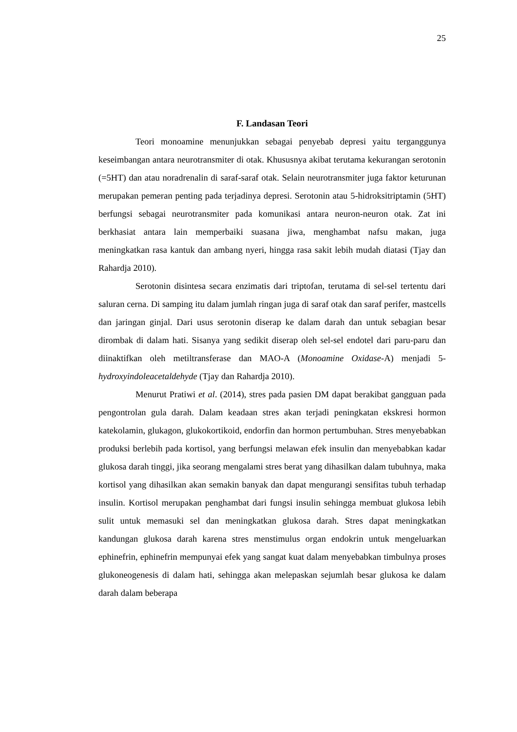25
F. Landasan Teori
Teori monoamine menunjukkan sebagai penyebab depresi yaitu terganggunya keseimbangan antara neurotransmiter di otak. Khususnya akibat terutama kekurangan serotonin (=5HT) dan atau noradrenalin di saraf-saraf otak. Selain neurotransmiter juga faktor keturunan merupakan pemeran penting pada terjadinya depresi. Serotonin atau 5-hidroksitriptamin (5HT) berfungsi sebagai neurotransmiter pada komunikasi antara neuron-neuron otak. Zat ini berkhasiat antara lain memperbaiki suasana jiwa, menghambat nafsu makan, juga meningkatkan rasa kantuk dan ambang nyeri, hingga rasa sakit lebih mudah diatasi (Tjay dan Rahardja 2010).
Serotonin disintesa secara enzimatis dari triptofan, terutama di sel-sel tertentu dari saluran cerna. Di samping itu dalam jumlah ringan juga di saraf otak dan saraf perifer, mastcells dan jaringan ginjal. Dari usus serotonin diserap ke dalam darah dan untuk sebagian besar dirombak di dalam hati. Sisanya yang sedikit diserap oleh sel-sel endotel dari paru-paru dan diinaktifkan oleh metiltransferase dan MAO-A (Monoamine Oxidase-A) menjadi 5-hydroxyindoleacetaldehyde (Tjay dan Rahardja 2010).
Menurut Pratiwi et al. (2014), stres pada pasien DM dapat berakibat gangguan pada pengontrolan gula darah. Dalam keadaan stres akan terjadi peningkatan ekskresi hormon katekolamin, glukagon, glukokortikoid, endorfin dan hormon pertumbuhan. Stres menyebabkan produksi berlebih pada kortisol, yang berfungsi melawan efek insulin dan menyebabkan kadar glukosa darah tinggi, jika seorang mengalami stres berat yang dihasilkan dalam tubuhnya, maka kortisol yang dihasilkan akan semakin banyak dan dapat mengurangi sensifitas tubuh terhadap insulin. Kortisol merupakan penghambat dari fungsi insulin sehingga membuat glukosa lebih sulit untuk memasuki sel dan meningkatkan glukosa darah. Stres dapat meningkatkan kandungan glukosa darah karena stres menstimulus organ endokrin untuk mengeluarkan ephinefrin, ephinefrin mempunyai efek yang sangat kuat dalam menyebabkan timbulnya proses glukoneogenesis di dalam hati, sehingga akan melepaskan sejumlah besar glukosa ke dalam darah dalam beberapa